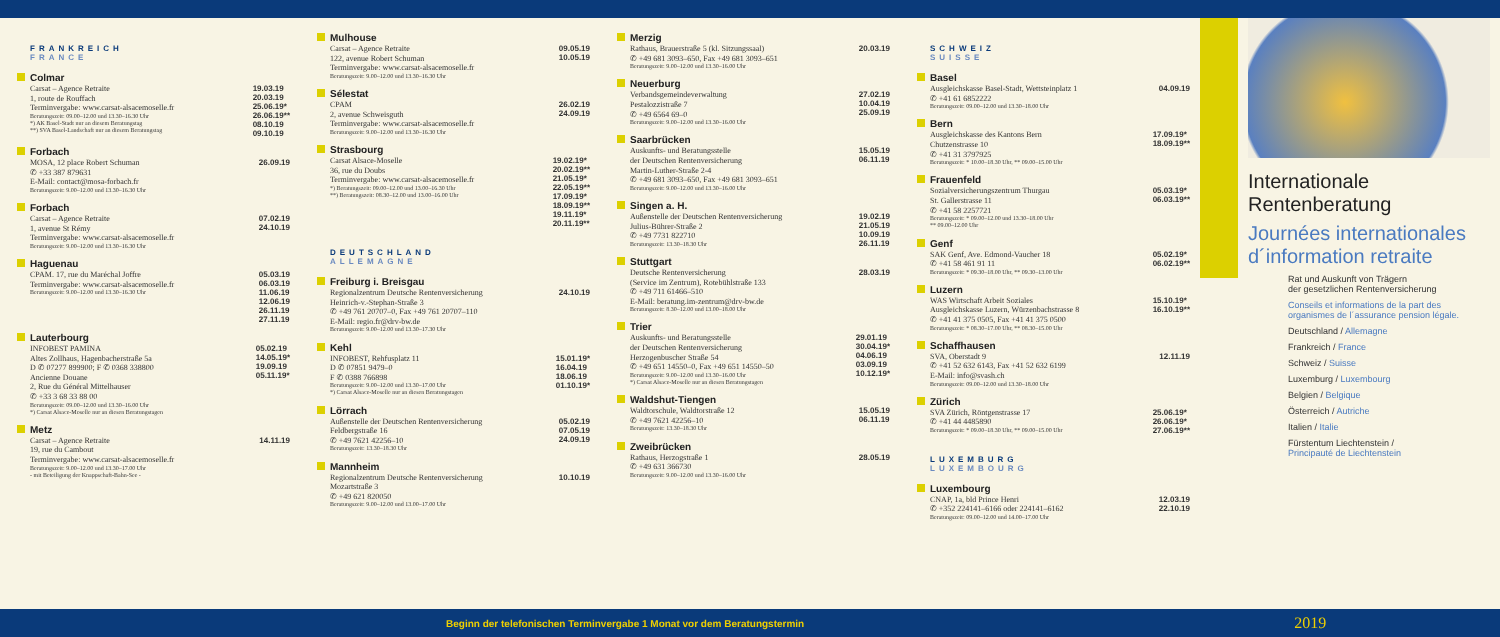FRANKREICH
FRANCE
Colmar
Carsat – Agence Retraite
1, route de Rouffach
Terminvergabe: www.carsat-alsacemoselle.fr
Beratungszeit: 09.00–12.00 und 13.30–16.30 Uhr
*) AK Basel-Stadt nur an diesem Beratungstag
**) SVA Basel-Landschaft nur an diesem Beratungstag
19.03.19
20.03.19
25.06.19*
26.06.19**
08.10.19
09.10.19
Forbach
MOSA, 12 place Robert Schuman
✆ +33 387 879631
E-Mail: contact@mosa-forbach.fr
Beratungszeit: 9.00–12.00 und 13.30–16.30 Uhr
26.09.19
Forbach
Carsat – Agence Retraite
1, avenue St Rémy
Terminvergabe: www.carsat-alsacemoselle.fr
Beratungszeit: 9.00–12.00 und 13.30–16.30 Uhr
07.02.19
24.10.19
Haguenau
CPAM. 17, rue du Maréchal Joffre
Terminvergabe: www.carsat-alsacemoselle.fr
Beratungszeit: 9.00–12.00 und 13.30–16.30 Uhr
05.03.19
06.03.19
11.06.19
12.06.19
26.11.19
27.11.19
Lauterbourg
INFOBEST PAMINA
Altes Zollhaus, Hagenbacherstraße 5a
D ✆ 07277 899900; F ✆ 0368 338800
Ancienne Douane
2, Rue du Général Mittelhauser
✆ +33 3 68 33 88 00
Beratungszeit: 09.00–12.00 und 13.30–16.00 Uhr
*) Carsat Alsace-Moselle nur an diesen Beratungstagen
05.02.19
14.05.19*
19.09.19
05.11.19*
Metz
Carsat – Agence Retraite
19, rue du Cambout
Terminvergabe: www.carsat-alsacemoselle.fr
Beratungszeit: 9.00–12.00 und 13.30–17.00 Uhr
- mit Beteiligung der Knappschaft-Bahn-See -
14.11.19
Mulhouse
Carsat – Agence Retraite
122, avenue Robert Schuman
Terminvergabe: www.carsat-alsacemoselle.fr
Beratungszeit: 9.00–12.00 und 13.30–16.30 Uhr
09.05.19
10.05.19
Sélestat
CPAM
2, avenue Schweisguth
Terminvergabe: www.carsat-alsacemoselle.fr
Beratungszeit: 9.00–12.00 und 13.30–16.30 Uhr
26.02.19
24.09.19
Strasbourg
Carsat Alsace-Moselle
36, rue du Doubs
Terminvergabe: www.carsat-alsacemoselle.fr
*) Beratungszeit: 09.00–12.00 und 13.00–16.30 Uhr
**) Beratungszeit: 08.30–12.00 und 13.00–16.00 Uhr
19.02.19*
20.02.19**
21.05.19*
22.05.19**
17.09.19*
18.09.19**
19.11.19*
20.11.19**
DEUTSCHLAND
ALLEMAGNE
Freiburg i. Breisgau
Regionalzentrum Deutsche Rentenversicherung
Heinrich-v.-Stephan-Straße 3
✆ +49 761 20707–0, Fax +49 761 20707–110
E-Mail: regio.fr@drv-bw.de
Beratungszeit: 9.00–12.00 und 13.30–17.30 Uhr
24.10.19
Kehl
INFOBEST, Rehfusplatz 11
D ✆ 07851 9479–0
F ✆ 0388 766898
Beratungszeit: 9.00–12.00 und 13.30–17.00 Uhr
*) Carsat Alsace-Moselle nur an diesen Beratungstagen
15.01.19*
16.04.19
18.06.19
01.10.19*
Lörrach
Außenstelle der Deutschen Rentenversicherung
Feldbergstraße 16
✆ +49 7621 42256–10
Beratungszeit: 13.30–18.30 Uhr
05.02.19
07.05.19
24.09.19
Mannheim
Regionalzentrum Deutsche Rentenversicherung
Mozartstraße 3
✆ +49 621 820050
Beratungszeit: 9.00–12.00 und 13.00–17.00 Uhr
10.10.19
Merzig
Rathaus, Brauerstraße 5 (kl. Sitzungssaal)
✆ +49 681 3093–650, Fax +49 681 3093–651
Beratungszeit: 9.00–12.00 und 13.30–16.00 Uhr
20.03.19
Neuerburg
Verbandsgemeindeverwaltung
Pestalozzistraße 7
✆ +49 6564 69–0
Beratungszeit: 9.00–12.00 und 13.30–16.00 Uhr
27.02.19
10.04.19
25.09.19
Saarbrücken
Auskunfts- und Beratungsstelle
der Deutschen Rentenversicherung
Martin-Luther-Straße 2-4
✆ +49 681 3093–650, Fax +49 681 3093–651
Beratungszeit: 9.00–12.00 und 13.30–16.00 Uhr
15.05.19
06.11.19
Singen a. H.
Außenstelle der Deutschen Rentenversicherung
Julius-Bührer-Straße 2
✆ +49 7731 822710
Beratungszeit: 13.30–18.30 Uhr
19.02.19
21.05.19
10.09.19
26.11.19
Stuttgart
Deutsche Rentenversicherung
(Service im Zentrum), Rotebühlstraße 133
✆ +49 711 61466–510
E-Mail: beratung.im-zentrum@drv-bw.de
Beratungszeit: 8.30–12.00 und 13.00–18.00 Uhr
28.03.19
Trier
Auskunfts- und Beratungsstelle
der Deutschen Rentenversicherung
Herzogenbuscher Straße 54
✆ +49 651 14550–0, Fax +49 651 14550–50
Beratungszeit: 9.00–12.00 und 13.30–16.00 Uhr
*) Carsat Alsace-Moselle nur an diesen Beratungstagen
29.01.19
30.04.19*
04.06.19
03.09.19
10.12.19*
Waldshut-Tiengen
Waldtorschule, Waldtorstraße 12
✆ +49 7621 42256–10
Beratungszeit: 13.30–18.30 Uhr
15.05.19
06.11.19
Zweibrücken
Rathaus, Herzogstraße 1
✆ +49 631 366730
Beratungszeit: 9.00–12.00 und 13.30–16.00 Uhr
28.05.19
SCHWEIZ
SUISSE
Basel
Ausgleichskasse Basel-Stadt, Wettsteinplatz 1
✆ +41 61 6852222
Beratungszeit: 09.00–12.00 und 13.30–18.00 Uhr
04.09.19
Bern
Ausgleichskasse des Kantons Bern
Chutzenstrasse 10
✆ +41 31 3797925
Beratungszeit: * 10.00–18.30 Uhr, ** 09.00–15.00 Uhr
17.09.19*
18.09.19**
Frauenfeld
Sozialversicherungszentrum Thurgau
St. Gallerstrasse 11
✆ +41 58 2257721
Beratungszeit: * 09.00–12.00 und 13.30–18.00 Uhr
** 09.00–12.00 Uhr
05.03.19*
06.03.19**
Genf
SAK Genf, Ave. Edmond-Vaucher 18
✆ +41 58 461 91 11
Beratungszeit: * 09.30–18.00 Uhr, ** 09.30–13.00 Uhr
05.02.19*
06.02.19**
Luzern
WAS Wirtschaft Arbeit Soziales
Ausgleichskasse Luzern, Würzenbachstrasse 8
✆ +41 41 375 0505, Fax +41 41 375 0500
Beratungszeit: * 08.30–17.00 Uhr, ** 08.30–15.00 Uhr
15.10.19*
16.10.19**
Schaffhausen
SVA, Oberstadt 9
✆ +41 52 632 6143, Fax +41 52 632 6199
E-Mail: info@svash.ch
Beratungszeit: 09.00–12.00 und 13.30–18.00 Uhr
12.11.19
Zürich
SVA Zürich, Röntgenstrasse 17
✆ +41 44 4485890
Beratungszeit: * 09.00–18.30 Uhr, ** 09.00–15.00 Uhr
25.06.19*
26.06.19*
27.06.19**
LUXEMBURG
LUXEMBOURG
Luxembourg
CNAP, 1a, bld Prince Henri
✆ +352 224141–6166 oder 224141–6162
Beratungszeit: 09.00–12.00 und 14.00–17.00 Uhr
12.03.19
22.10.19
Internationale
Rentenberatung
Journées internationales
d´information retraite
Rat und Auskunft von Trägern
der gesetzlichen Rentenversicherung
Conseils et informations de la part des organismes de l´assurance pension légale.
Deutschland / Allemagne
Frankreich / France
Schweiz / Suisse
Luxemburg / Luxembourg
Belgien / Belgique
Österreich / Autriche
Italien / Italie
Fürstentum Liechtenstein /
Principauté de Liechtenstein
Beginn der telefonischen Terminvergabe 1 Monat vor dem Beratungstermin 2019